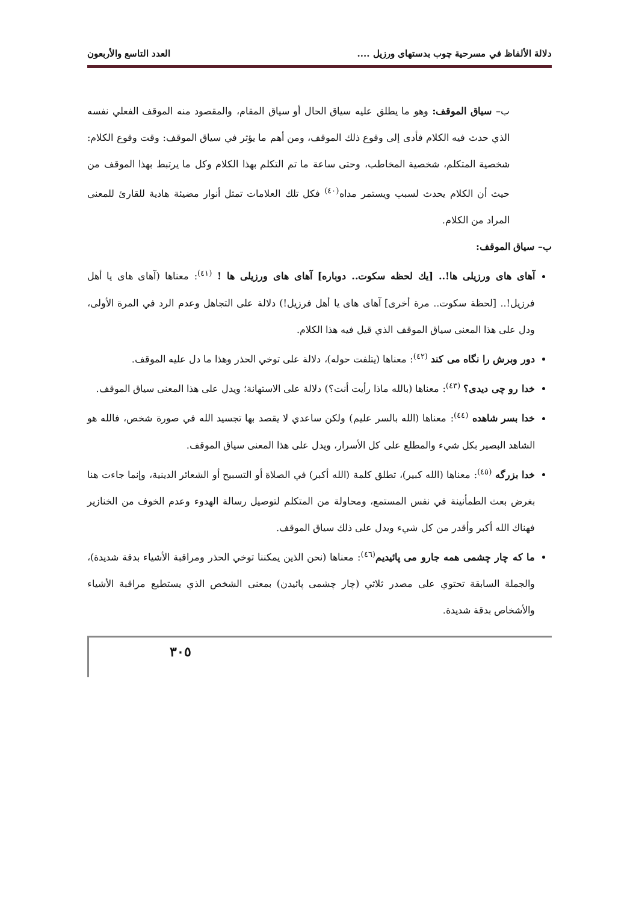دلالة الألفاظ في مسرحية چوب بدستهای ورزيل .... العدد التاسع والأربعون
ب– سياق الموقف: وهو ما يطلق عليه سياق الحال أو سياق المقام، والمقصود منه الموقف الفعلي نفسه الذي حدث فيه الكلام فأدى إلى وقوع ذلك الموقف، ومن أهم ما يؤثر في سياق الموقف: وقت وقوع الكلام: شخصية المتكلم، شخصية المخاطب، وحتى ساعة ما تم التكلم بهذا الكلام وكل ما يرتبط بهذا الموقف من حيث أن الكلام يحدث لسبب ويستمر مداه<sup>(٤٠)</sup> فكل تلك العلامات تمثل أنوار مضيئة هادية للقارئ للمعنى المراد من الكلام.
ب– سياق الموقف:
آهای های ورزيلی ها!.. [يك لحظه سكوت.. دوباره] آهای های ورزيلی ها ! <sup>(٤١)</sup>: معناها (آهای های يا أهل فرزيل!.. [لحظة سكوت.. مرة أخرى] آهای های يا أهل فرزيل!) دلالة على التجاهل وعدم الرد في المرة الأولى، ودل على هذا المعنى سياق الموقف الذي قيل فيه هذا الكلام.
دور وبرش را نگاه می كند <sup>(٤٢)</sup>: معناها (يتلفت حوله)، دلالة على توخي الحذر وهذا ما دل عليه الموقف.
خدا رو چی ديدی؟ <sup>(٤٣)</sup>: معناها (بالله ماذا رأيت أنت؟) دلالة على الاستهانة؛ ويدل على هذا المعنى سياق الموقف.
خدا بسر شاهده <sup>(٤٤)</sup>: معناها (الله بالسر عليم) ولكن ساعدي لا يقصد بها تجسيد الله في صورة شخص، فالله هو الشاهد البصير بكل شيء والمطلع على كل الأسرار، ويدل على هذا المعنى سياق الموقف.
خدا بزرگه <sup>(٤٥)</sup>: معناها (الله كبير)، تطلق كلمة (الله أكبر) في الصلاة أو التسبيح أو الشعائر الدينية، وإنما جاءت هنا بغرض بعث الطمأنينة في نفس المستمع، ومحاولة من المتكلم لتوصيل رسالة الهدوء وعدم الخوف من الخنازير فهناك الله أكبر وأقدر من كل شيء ويدل على ذلك سياق الموقف.
ما كه چار چشمی همه جارو می پائيديم<sup>(٤٦)</sup>: معناها (نحن الذين يمكننا توخي الحذر ومراقبة الأشياء بدقة شديدة)، والجملة السابقة تحتوي على مصدر ثلاثي (چار چشمی پائيدن) بمعنى الشخص الذي يستطيع مراقبة الأشياء والأشخاص بدقة شديدة.
٣٠٥